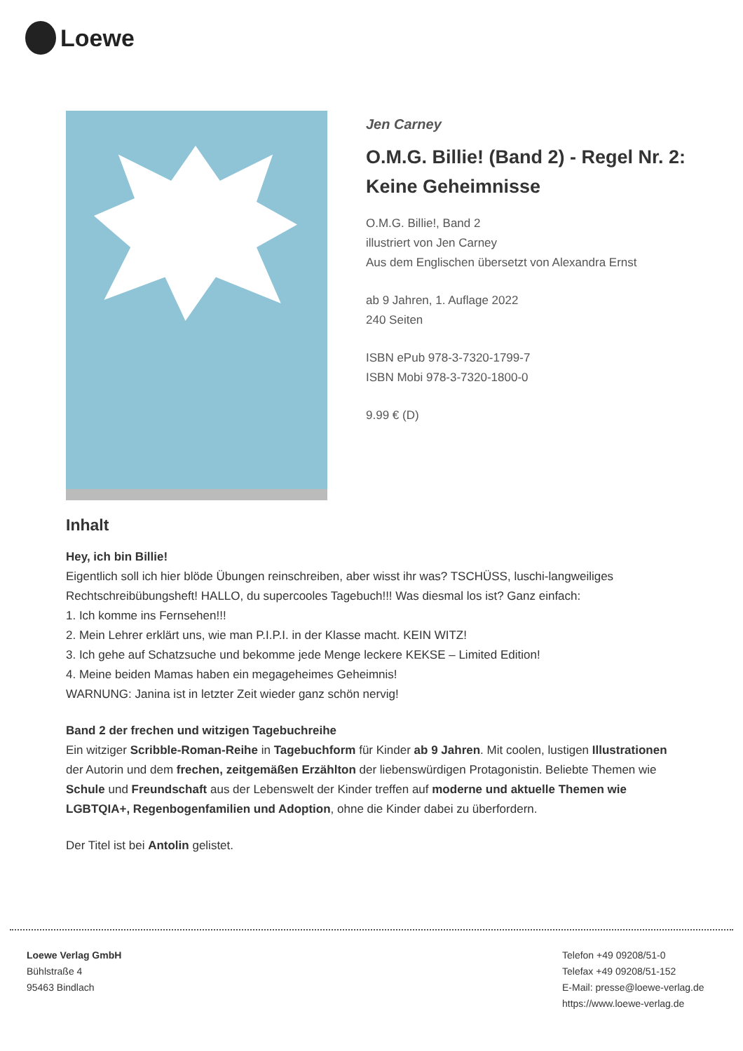Loewe
Jen Carney
O.M.G. Billie! (Band 2) - Regel Nr. 2: Keine Geheimnisse
O.M.G. Billie!, Band 2
illustriert von Jen Carney
Aus dem Englischen übersetzt von Alexandra Ernst
ab 9 Jahren, 1. Auflage 2022
240 Seiten
ISBN ePub 978-3-7320-1799-7
ISBN Mobi 978-3-7320-1800-0
9.99 € (D)
Inhalt
Hey, ich bin Billie!
Eigentlich soll ich hier blöde Übungen reinschreiben, aber wisst ihr was? TSCHÜSS, luschi-langweiliges Rechtschreibübungsheft! HALLO, du supercooles Tagebuch!!! Was diesmal los ist? Ganz einfach:
1. Ich komme ins Fernsehen!!!
2. Mein Lehrer erklärt uns, wie man P.I.P.I. in der Klasse macht. KEIN WITZ!
3. Ich gehe auf Schatzsuche und bekomme jede Menge leckere KEKSE – Limited Edition!
4. Meine beiden Mamas haben ein megageheimes Geheimnis!
WARNUNG: Janina ist in letzter Zeit wieder ganz schön nervig!
Band 2 der frechen und witzigen Tagebuchreihe
Ein witziger Scribble-Roman-Reihe in Tagebuchform für Kinder ab 9 Jahren. Mit coolen, lustigen Illustrationen der Autorin und dem frechen, zeitgemäßen Erzählton der liebenswürdigen Protagonistin. Beliebte Themen wie Schule und Freundschaft aus der Lebenswelt der Kinder treffen auf moderne und aktuelle Themen wie LGBTQIA+, Regenbogenfamilien und Adoption, ohne die Kinder dabei zu überfordern.
Der Titel ist bei Antolin gelistet.
Loewe Verlag GmbH
Bühlstraße 4
95463 Bindlach
Telefon +49 09208/51-0
Telefax +49 09208/51-152
E-Mail: presse@loewe-verlag.de
https://www.loewe-verlag.de